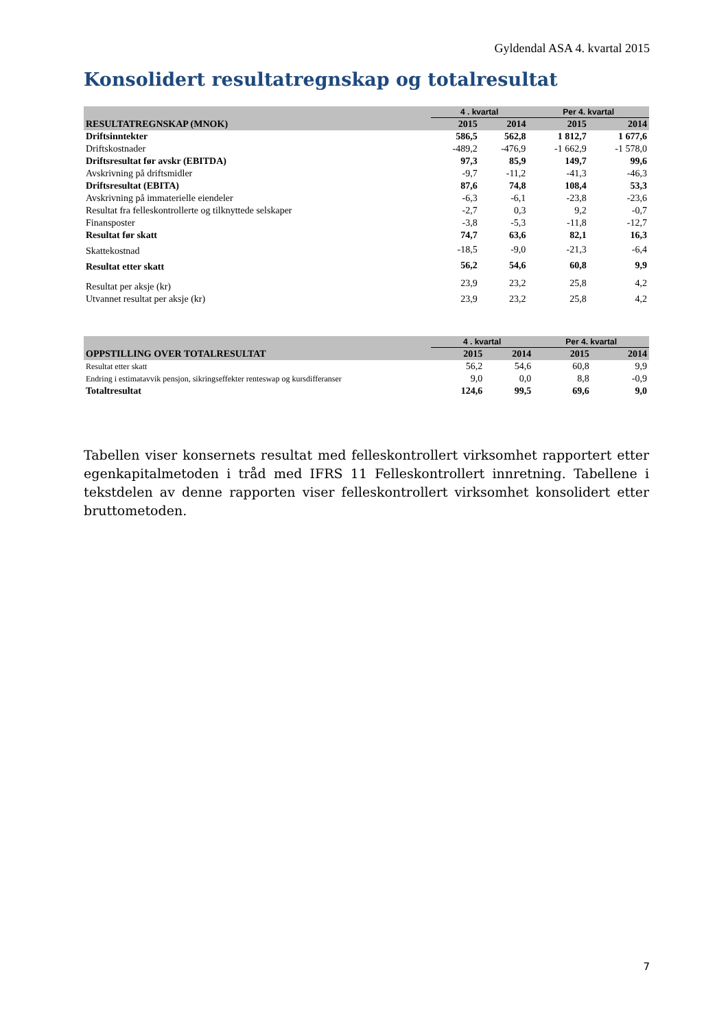Gyldendal ASA 4. kvartal 2015
Konsolidert resultatregnskap og totalresultat
| | 4 . kvartal | | Per 4. kvartal | |
| --- | --- | --- | --- | --- |
| RESULTATREGNSKAP (MNOK) | 2015 | 2014 | 2015 | 2014 |
| Driftsinntekter | 586,5 | 562,8 | 1 812,7 | 1 677,6 |
| Driftskostnader | -489,2 | -476,9 | -1 662,9 | -1 578,0 |
| Driftsresultat før avskr (EBITDA) | 97,3 | 85,9 | 149,7 | 99,6 |
| Avskrivning på driftsmidler | -9,7 | -11,2 | -41,3 | -46,3 |
| Driftsresultat (EBITA) | 87,6 | 74,8 | 108,4 | 53,3 |
| Avskrivning på immaterielle eiendeler | -6,3 | -6,1 | -23,8 | -23,6 |
| Resultat fra felleskontrollerte og tilknyttede selskaper | -2,7 | 0,3 | 9,2 | -0,7 |
| Finansposter | -3,8 | -5,3 | -11,8 | -12,7 |
| Resultat før skatt | 74,7 | 63,6 | 82,1 | 16,3 |
| Skattekostnad | -18,5 | -9,0 | -21,3 | -6,4 |
| Resultat etter skatt | 56,2 | 54,6 | 60,8 | 9,9 |
| Resultat per aksje (kr) | 23,9 | 23,2 | 25,8 | 4,2 |
| Utvannet resultat per aksje (kr) | 23,9 | 23,2 | 25,8 | 4,2 |
| | 4 . kvartal | | Per 4. kvartal | |
| --- | --- | --- | --- | --- |
| OPPSTILLING OVER TOTALRESULTAT | 2015 | 2014 | 2015 | 2014 |
| Resultat etter skatt | 56,2 | 54,6 | 60,8 | 9,9 |
| Endring i estimatavvik pensjon, sikringseffekter renteswap og kursdifferanser | 9,0 | 0,0 | 8,8 | -0,9 |
| Totaltresultat | 124,6 | 99,5 | 69,6 | 9,0 |
Tabellen viser konsernets resultat med felleskontrollert virksomhet rapportert etter egenkapitalmetoden i tråd med IFRS 11 Felleskontrollert innretning. Tabellene i tekstdelen av denne rapporten viser felleskontrollert virksomhet konsolidert etter bruttometoden.
7